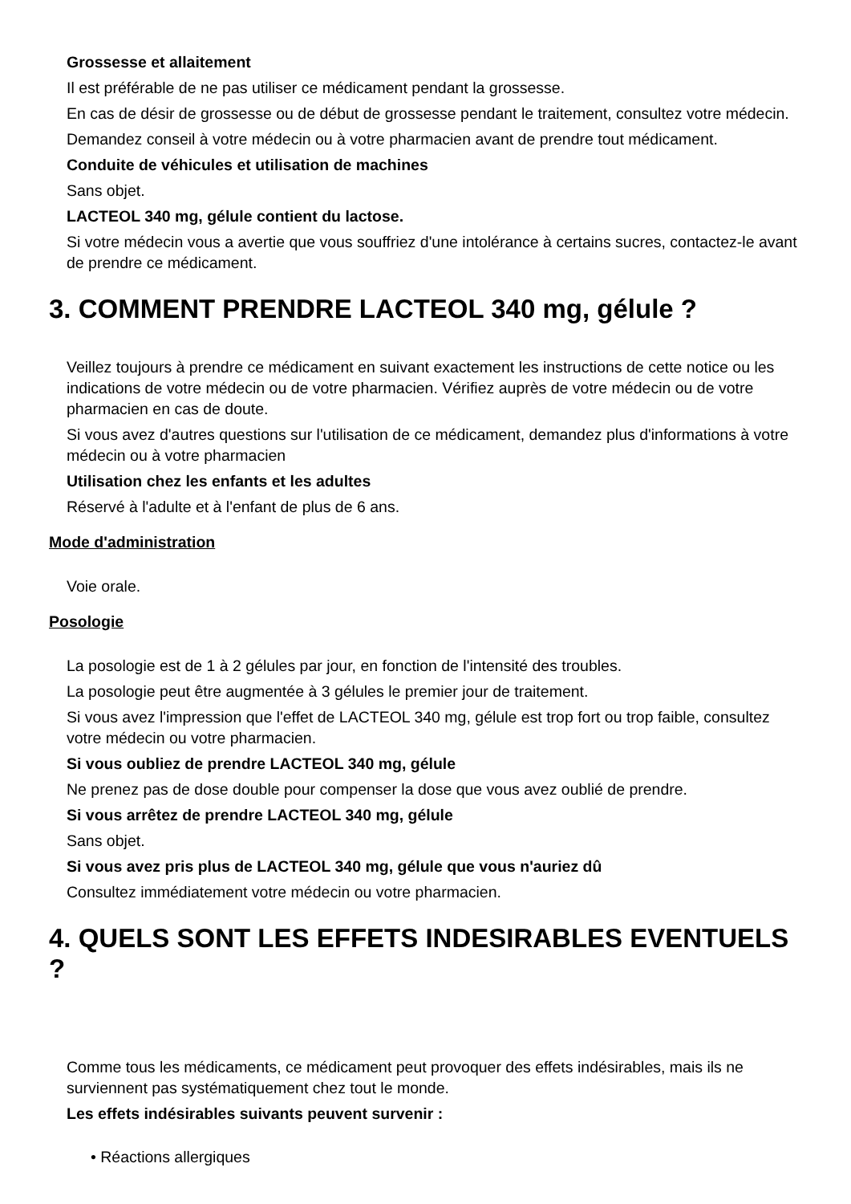Grossesse et allaitement
Il est préférable de ne pas utiliser ce médicament pendant la grossesse.
En cas de désir de grossesse ou de début de grossesse pendant le traitement, consultez votre médecin.
Demandez conseil à votre médecin ou à votre pharmacien avant de prendre tout médicament.
Conduite de véhicules et utilisation de machines
Sans objet.
LACTEOL 340 mg, gélule contient du lactose.
Si votre médecin vous a avertie que vous souffriez d'une intolérance à certains sucres, contactez-le avant de prendre ce médicament.
3. COMMENT PRENDRE LACTEOL 340 mg, gélule ?
Veillez toujours à prendre ce médicament en suivant exactement les instructions de cette notice ou les indications de votre médecin ou de votre pharmacien. Vérifiez auprès de votre médecin ou de votre pharmacien en cas de doute.
Si vous avez d'autres questions sur l'utilisation de ce médicament, demandez plus d'informations à votre médecin ou à votre pharmacien
Utilisation chez les enfants et les adultes
Réservé à l'adulte et à l'enfant de plus de 6 ans.
Mode d'administration
Voie orale.
Posologie
La posologie est de 1 à 2 gélules par jour, en fonction de l'intensité des troubles.
La posologie peut être augmentée à 3 gélules le premier jour de traitement.
Si vous avez l'impression que l'effet de LACTEOL 340 mg, gélule est trop fort ou trop faible, consultez votre médecin ou votre pharmacien.
Si vous oubliez de prendre LACTEOL 340 mg, gélule
Ne prenez pas de dose double pour compenser la dose que vous avez oublié de prendre.
Si vous arrêtez de prendre LACTEOL 340 mg, gélule
Sans objet.
Si vous avez pris plus de LACTEOL 340 mg, gélule que vous n'auriez dû
Consultez immédiatement votre médecin ou votre pharmacien.
4. QUELS SONT LES EFFETS INDESIRABLES EVENTUELS ?
Comme tous les médicaments, ce médicament peut provoquer des effets indésirables, mais ils ne surviennent pas systématiquement chez tout le monde.
Les effets indésirables suivants peuvent survenir :
• Réactions allergiques